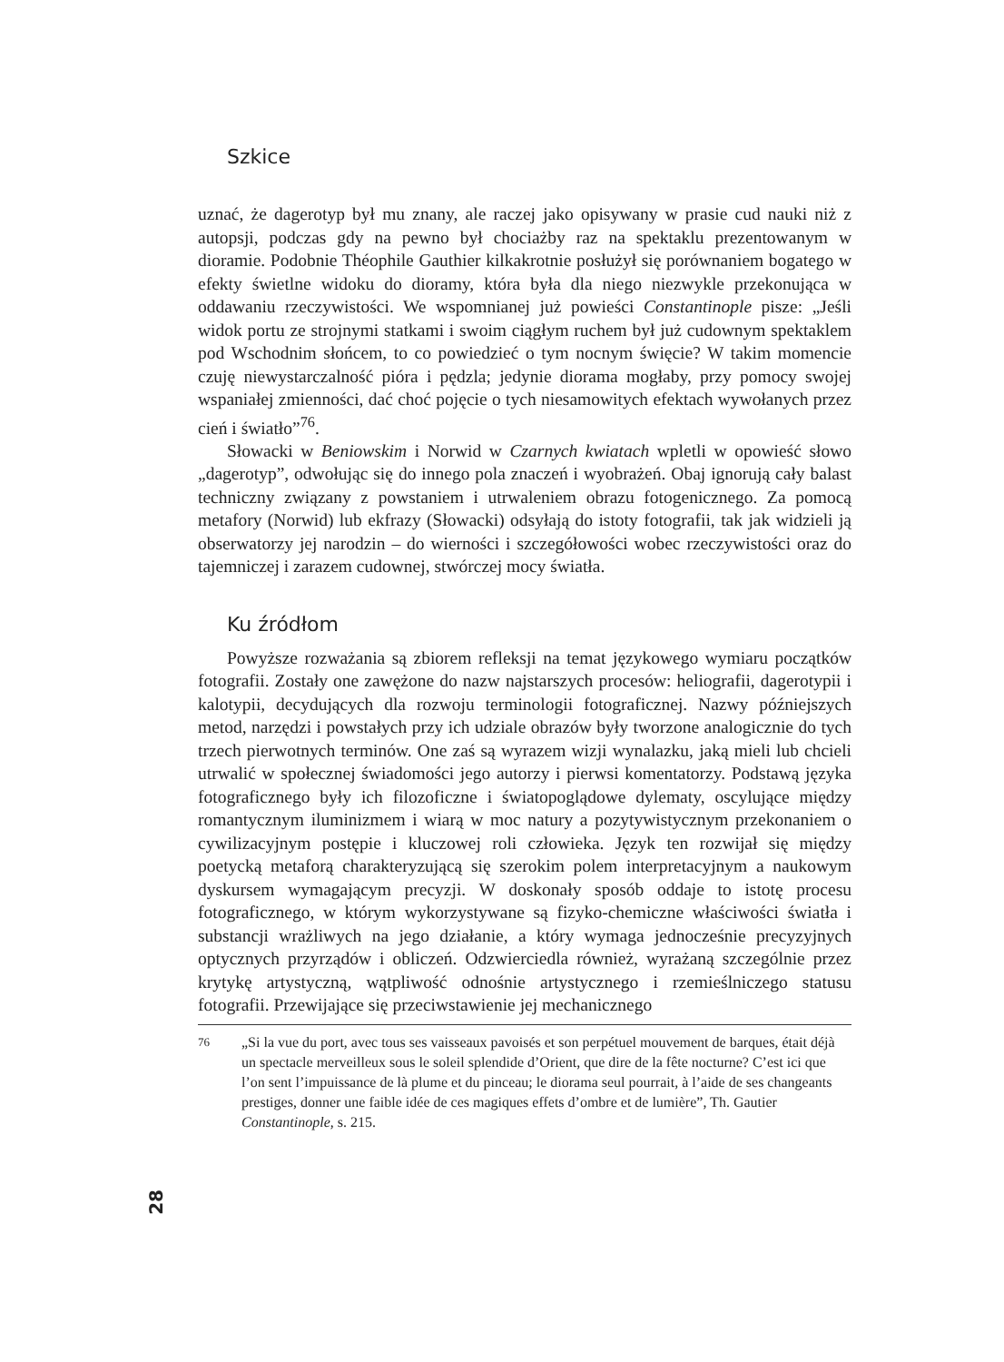Szkice
uznać, że dagerotyp był mu znany, ale raczej jako opisywany w prasie cud nauki niż z autopsji, podczas gdy na pewno był chociażby raz na spektaklu prezentowanym w dioramie. Podobnie Théophile Gauthier kilkakrotnie posłużył się porównaniem bogatego w efekty świetlne widoku do dioramy, która była dla niego niezwykle przekonująca w oddawaniu rzeczywistości. We wspomnianej już powieści Constantinople pisze: „Jeśli widok portu ze strojnymi statkami i swoim ciągłym ruchem był już cudownym spektaklem pod Wschodnim słońcem, to co powiedzieć o tym nocnym święcie? W takim momencie czuję niewystarczalność pióra i pędzla; jedynie diorama mogłaby, przy pomocy swojej wspaniałej zmienności, dać choć pojęcie o tych niesamowitych efektach wywołanych przez cień i światło”<sup>76</sup>.
Słowacki w Beniowskim i Norwid w Czarnych kwiatach wpletli w opowieść słowo „dagerotyp”, odwołując się do innego pola znaczeń i wyobrażeń. Obaj ignorują cały balast techniczny związany z powstaniem i utrwaleniem obrazu fotogenicznego. Za pomocą metafory (Norwid) lub ekfrazy (Słowacki) odsyłają do istoty fotografii, tak jak widzieli ją obserwatorzy jej narodzin – do wierności i szczegółowości wobec rzeczywistości oraz do tajemniczej i zarazem cudownej, stwórczej mocy światła.
Ku źródłom
Powyższe rozważania są zbiorem refleksji na temat językowego wymiaru początków fotografii. Zostały one zawężone do nazw najstarszych procesów: heliografii, dagerotypii i kalotypii, decydujących dla rozwoju terminologii fotograficznej. Nazwy późniejszych metod, narzędzi i powstałych przy ich udziale obrazów były tworzone analogicznie do tych trzech pierwotnych terminów. One zaś są wyrazem wizji wynalazku, jaką mieli lub chcieli utrwalić w społecznej świadomości jego autorzy i pierwsi komentatorzy. Podstawą języka fotograficznego były ich filozoficzne i światopoglądowe dylematy, oscylujące między romantycznym iluminizmem i wiarą w moc natury a pozytywistycznym przekonaniem o cywilizacyjnym postępie i kluczowej roli człowieka. Język ten rozwijał się między poetycką metaforą charakteryzującą się szerokim polem interpretacyjnym a naukowym dyskursem wymagającym precyzji. W doskonały sposób oddaje to istotę procesu fotograficznego, w którym wykorzystywane są fizyko-chemiczne właściwości światła i substancji wrażliwych na jego działanie, a który wymaga jednocześnie precyzyjnych optycznych przyrządów i obliczeń. Odzwierciedla również, wyrażaną szczególnie przez krytykę artystyczną, wątpliwość odnośnie artystycznego i rzemieślniczego statusu fotografii. Przewijające się przeciwstawienie jej mechanicznego
76
„Si la vue du port, avec tous ses vaisseaux pavoisés et son perpétuel mouvement de barques, était déjà un spectacle merveilleux sous le soleil splendide d’Orient, que dire de la fête nocturne? C’est ici que l’on sent l’impuissance de là plume et du pinceau; le diorama seul pourrait, à l’aide de ses changeants prestiges, donner une faible idée de ces magiques effets d’ombre et de lumière”, Th. Gautier Constantinople, s. 215.
28